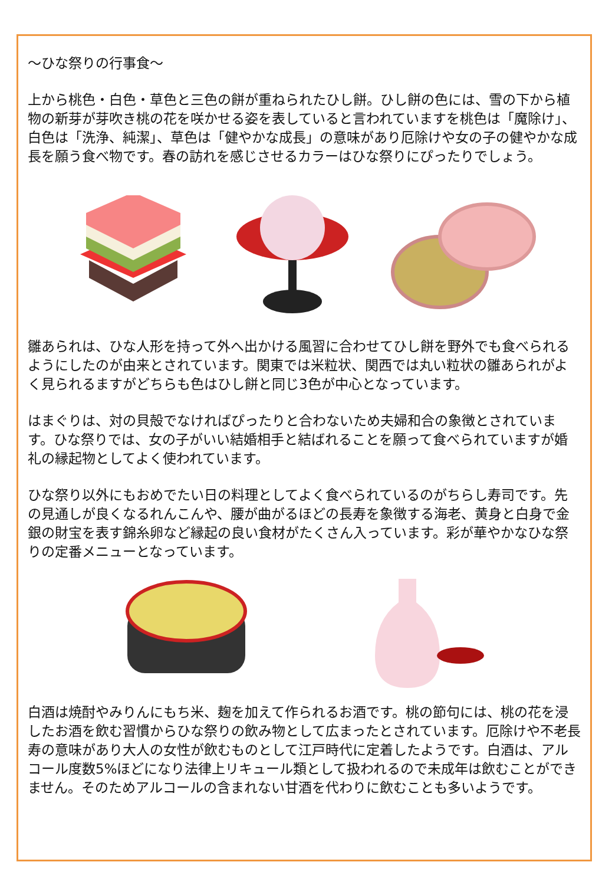～ひな祭りの行事食～
上から桃色・白色・草色と三色の餅が重ねられたひし餅。ひし餅の色には、雪の下から植物の新芽が芽吹き桃の花を咲かせる姿を表していると言われていますを桃色は「魔除け」、白色は「洗浄、純潔」、草色は「健やかな成長」の意味があり厄除けや女の子の健やかな成長を願う食べ物です。春の訪れを感じさせるカラーはひな祭りにぴったりでしょう。
雛あられは、ひな人形を持って外へ出かける風習に合わせてひし餅を野外でも食べられるようにしたのが由来とされています。関東では米粒状、関西では丸い粒状の雛あられがよく見られるますがどちらも色はひし餅と同じ3色が中心となっています。
はまぐりは、対の貝殻でなければぴったりと合わないため夫婦和合の象徴とされています。ひな祭りでは、女の子がいい結婚相手と結ばれることを願って食べられていますが婚礼の縁起物としてよく使われています。
ひな祭り以外にもおめでたい日の料理としてよく食べられているのがちらし寿司です。先の見通しが良くなるれんこんや、腰が曲がるほどの長寿を象徴する海老、黄身と白身で金銀の財宝を表す錦糸卵など縁起の良い食材がたくさん入っています。彩が華やかなひな祭りの定番メニューとなっています。
白酒は焼酎やみりんにもち米、麹を加えて作られるお酒です。桃の節句には、桃の花を浸したお酒を飲む習慣からひな祭りの飲み物として広まったとされています。厄除けや不老長寿の意味があり大人の女性が飲むものとして江戸時代に定着したようです。白酒は、アルコール度数5%ほどになり法律上リキュール類として扱われるので未成年は飲むことができません。そのためアルコールの含まれない甘酒を代わりに飲むことも多いようです。